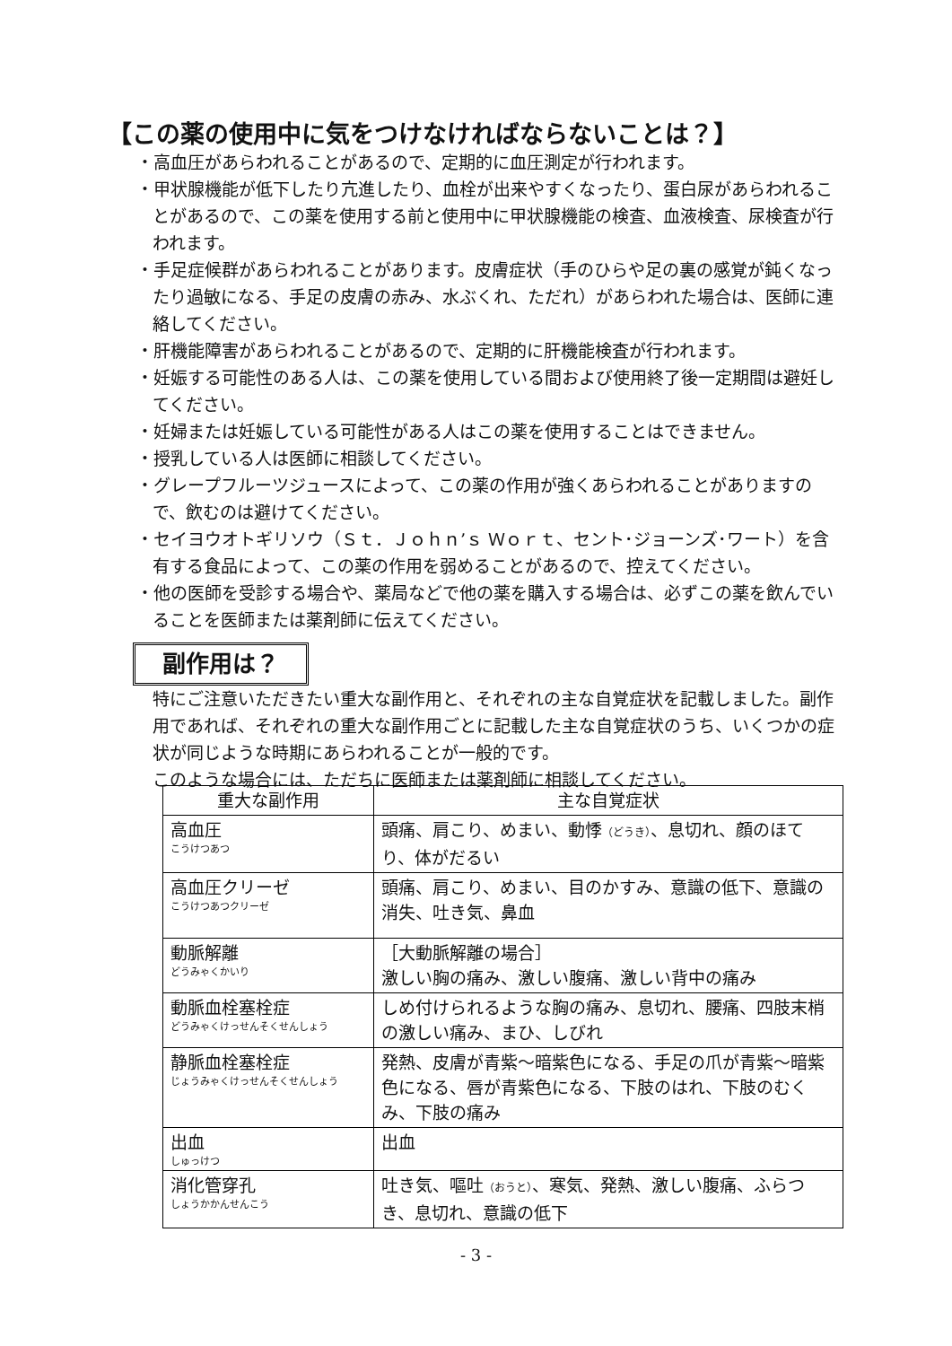【この薬の使用中に気をつけなければならないことは？】
・高血圧があらわれることがあるので、定期的に血圧測定が行われます。
・甲状腺機能が低下したり亢進したり、血栓が出来やすくなったり、蛋白尿があらわれることがあるので、この薬を使用する前と使用中に甲状腺機能の検査、血液検査、尿検査が行われます。
・手足症候群があらわれることがあります。皮膚症状（手のひらや足の裏の感覚が鈍くなったり過敏になる、手足の皮膚の赤み、水ぶくれ、ただれ）があらわれた場合は、医師に連絡してください。
・肝機能障害があらわれることがあるので、定期的に肝機能検査が行われます。
・妊娠する可能性のある人は、この薬を使用している間および使用終了後一定期間は避妊してください。
・妊婦または妊娠している可能性がある人はこの薬を使用することはできません。
・授乳している人は医師に相談してください。
・グレープフルーツジュースによって、この薬の作用が強くあらわれることがありますので、飲むのは避けてください。
・セイヨウオトギリソウ（Ｓｔ．Ｊｏｈｎ’ｓ Ｗｏｒｔ、セント･ジョーンズ･ワート）を含有する食品によって、この薬の作用を弱めることがあるので、控えてください。
・他の医師を受診する場合や、薬局などで他の薬を購入する場合は、必ずこの薬を飲んでいることを医師または薬剤師に伝えてください。
副作用は？
特にご注意いただきたい重大な副作用と、それぞれの主な自覚症状を記載しました。副作用であれば、それぞれの重大な副作用ごとに記載した主な自覚症状のうち、いくつかの症状が同じような時期にあらわれることが一般的です。
このような場合には、ただちに医師または薬剤師に相談してください。
| 重大な副作用 | 主な自覚症状 |
| --- | --- |
| 高血圧 こうけつあつ | 頭痛、肩こり、めまい、動悸 （どうき） 、息切れ、顔のほてり、体がだるい |
| 高血圧クリーゼ こうけつあつクリーゼ | 頭痛、肩こり、めまい、目のかすみ、意識の低下、意識の消失、吐き気、鼻血 |
| 動脈解離 どうみゃくかいり | ［大動脈解離の場合］ 激しい胸の痛み、激しい腹痛、激しい背中の痛み |
| 動脈血栓塞栓症 どうみゃくけっせんそくせんしょう | しめ付けられるような胸の痛み、息切れ、腰痛、四肢末梢の激しい痛み、まひ、しびれ |
| 静脈血栓塞栓症 じょうみゃくけっせんそくせんしょう | 発熱、皮膚が青紫～暗紫色になる、手足の爪が青紫～暗紫色になる、唇が青紫色になる、下肢のはれ、下肢のむくみ、下肢の痛み |
| 出血 しゅっけつ | 出血 |
| 消化管穿孔 しょうかかんせんこう | 吐き気、嘔吐 （おうと） 、寒気、発熱、激しい腹痛、ふらつき、息切れ、意識の低下 |
- 3 -